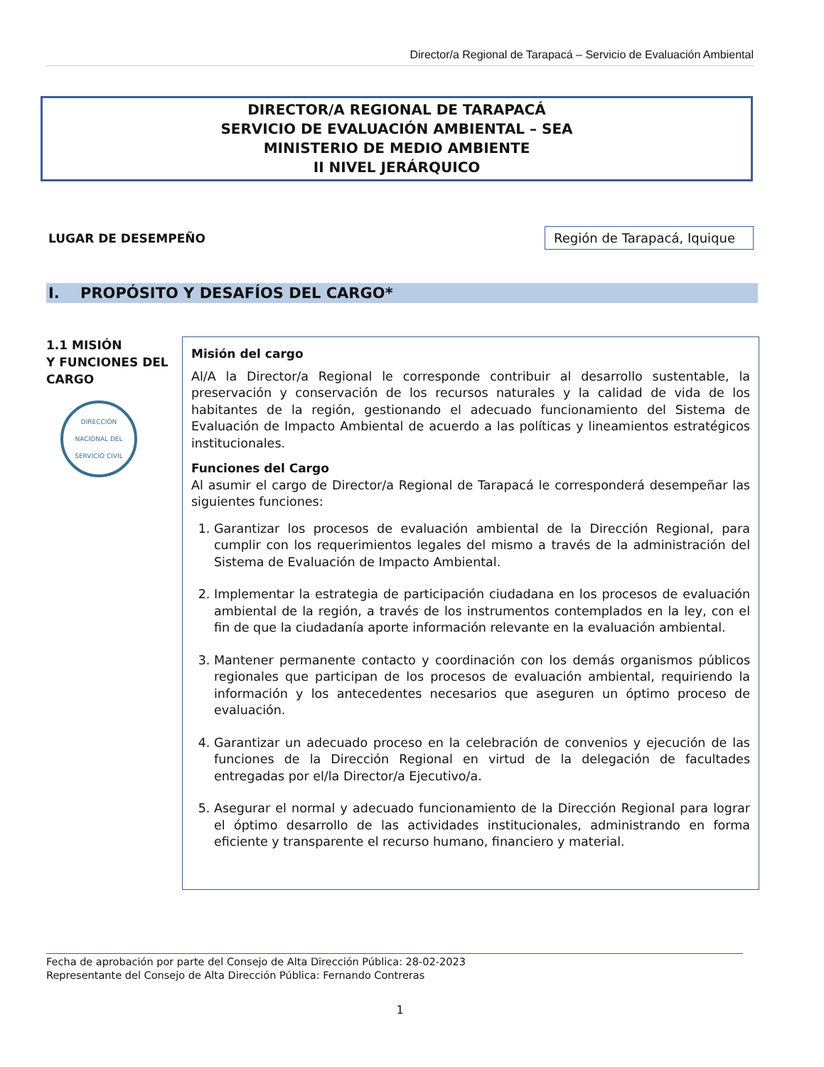Director/a Regional de Tarapacá – Servicio de Evaluación Ambiental
DIRECTOR/A REGIONAL DE TARAPACÁ
SERVICIO DE EVALUACIÓN AMBIENTAL – SEA
MINISTERIO DE MEDIO AMBIENTE
II NIVEL JERÁRQUICO
LUGAR DE DESEMPEÑO Región de Tarapacá, Iquique
I. PROPÓSITO Y DESAFÍOS DEL CARGO*
1.1 MISIÓN
Y FUNCIONES DEL CARGO
DIRECCIÓN NACIONAL DEL SERVICIO CIVIL
Misión del cargo
Al/A la Director/a Regional le corresponde contribuir al desarrollo sustentable, la preservación y conservación de los recursos naturales y la calidad de vida de los habitantes de la región, gestionando el adecuado funcionamiento del Sistema de Evaluación de Impacto Ambiental de acuerdo a las políticas y lineamientos estratégicos institucionales.
Funciones del Cargo
Al asumir el cargo de Director/a Regional de Tarapacá le corresponderá desempeñar las siguientes funciones:
1. Garantizar los procesos de evaluación ambiental de la Dirección Regional, para cumplir con los requerimientos legales del mismo a través de la administración del Sistema de Evaluación de Impacto Ambiental.
2. Implementar la estrategia de participación ciudadana en los procesos de evaluación ambiental de la región, a través de los instrumentos contemplados en la ley, con el fin de que la ciudadanía aporte información relevante en la evaluación ambiental.
3. Mantener permanente contacto y coordinación con los demás organismos públicos regionales que participan de los procesos de evaluación ambiental, requiriendo la información y los antecedentes necesarios que aseguren un óptimo proceso de evaluación.
4. Garantizar un adecuado proceso en la celebración de convenios y ejecución de las funciones de la Dirección Regional en virtud de la delegación de facultades entregadas por el/la Director/a Ejecutivo/a.
5. Asegurar el normal y adecuado funcionamiento de la Dirección Regional para lograr el óptimo desarrollo de las actividades institucionales, administrando en forma eficiente y transparente el recurso humano, financiero y material.
Fecha de aprobación por parte del Consejo de Alta Dirección Pública: 28-02-2023
Representante del Consejo de Alta Dirección Pública: Fernando Contreras
1